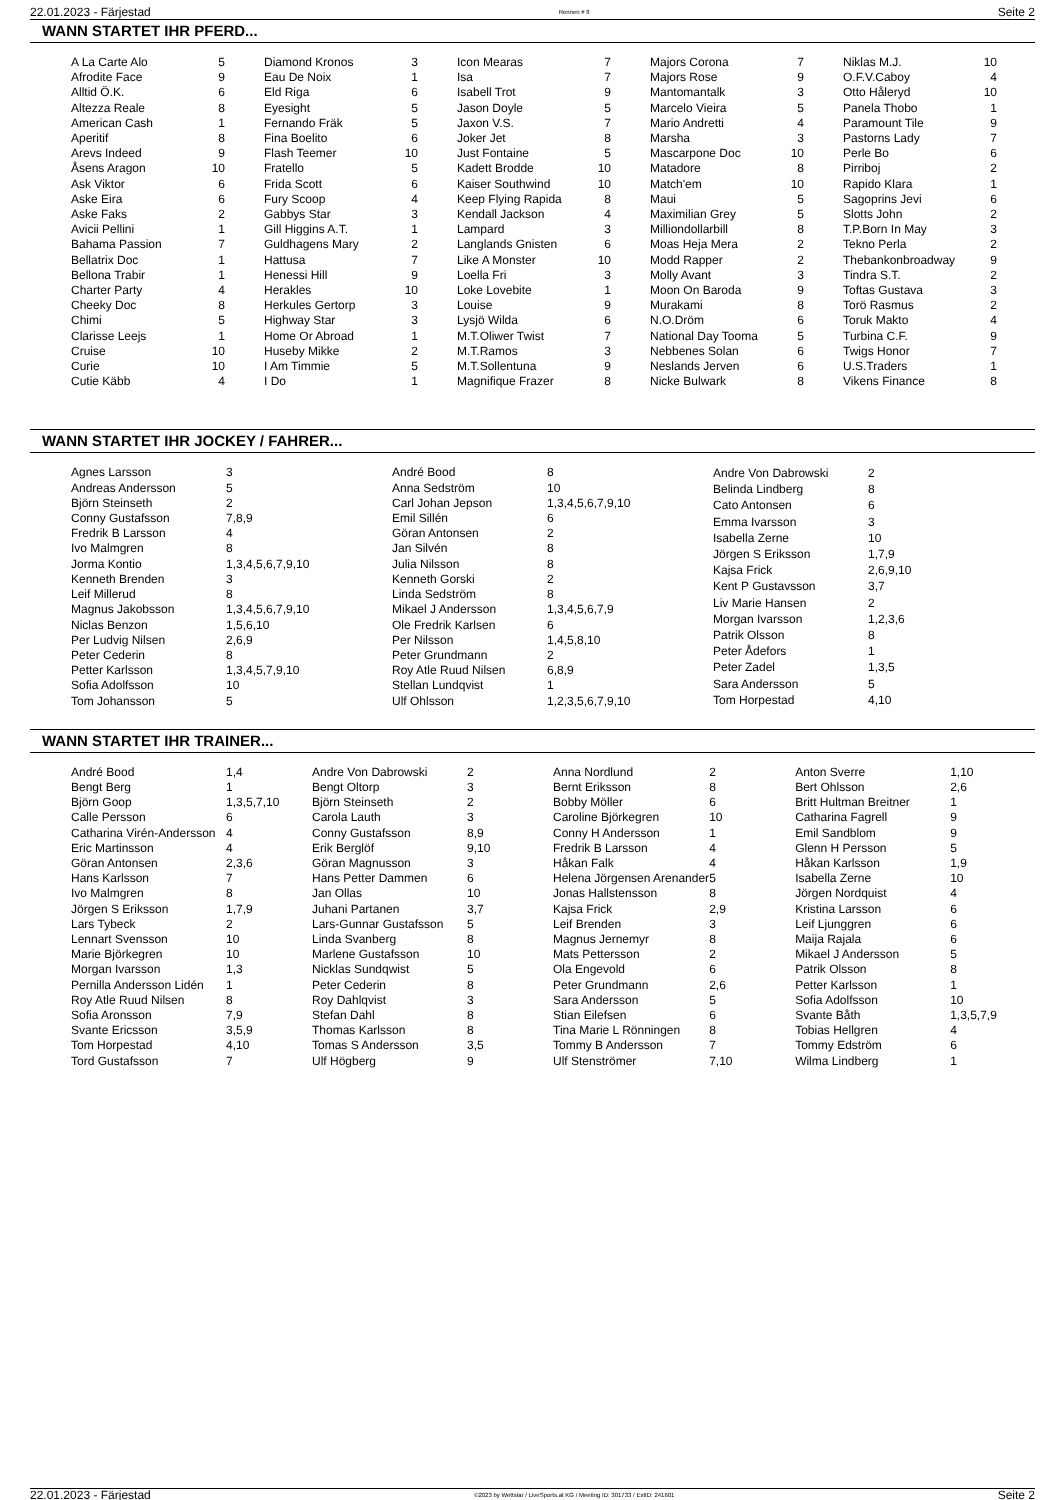22.01.2023 - Färjestad Rennen # 8 Seite 2
WANN STARTET IHR PFERD...
| A La Carte Alo | 5 |
| Afrodite Face | 9 |
| Alltid Ö.K. | 6 |
| Altezza Reale | 8 |
| American Cash | 1 |
| Aperitif | 8 |
| Arevs Indeed | 9 |
| Åsens Aragon | 10 |
| Ask Viktor | 6 |
| Aske Eira | 6 |
| Aske Faks | 2 |
| Avicii Pellini | 1 |
| Bahama Passion | 7 |
| Bellatrix Doc | 1 |
| Bellona Trabir | 1 |
| Charter Party | 4 |
| Cheeky Doc | 8 |
| Chimi | 5 |
| Clarisse Leejs | 1 |
| Cruise | 10 |
| Curie | 10 |
| Cutie Käbb | 4 |
| Diamond Kronos | 3 |
| Eau De Noix | 1 |
| Eld Riga | 6 |
| Eyesight | 5 |
| Fernando Fräk | 5 |
| Fina Boelito | 6 |
| Flash Teemer | 10 |
| Fratello | 5 |
| Frida Scott | 6 |
| Fury Scoop | 4 |
| Gabbys Star | 3 |
| Gill Higgins A.T. | 1 |
| Guldhagens Mary | 2 |
| Hattusa | 7 |
| Henessi Hill | 9 |
| Herakles | 10 |
| Herkules Gertorp | 3 |
| Highway Star | 3 |
| Home Or Abroad | 1 |
| Huseby Mikke | 2 |
| I Am Timmie | 5 |
| I Do | 1 |
| Icon Mearas | 7 |
| Isa | 7 |
| Isabell Trot | 9 |
| Jason Doyle | 5 |
| Jaxon V.S. | 7 |
| Joker Jet | 8 |
| Just Fontaine | 5 |
| Kadett Brodde | 10 |
| Kaiser Southwind | 10 |
| Keep Flying Rapida | 8 |
| Kendall Jackson | 4 |
| Lampard | 3 |
| Langlands Gnisten | 6 |
| Like A Monster | 10 |
| Loella Fri | 3 |
| Loke Lovebite | 1 |
| Louise | 9 |
| Lysjö Wilda | 6 |
| M.T.Oliwer Twist | 7 |
| M.T.Ramos | 3 |
| M.T.Sollentuna | 9 |
| Magnifique Frazer | 8 |
| Majors Corona | 7 |
| Majors Rose | 9 |
| Mantomantalk | 3 |
| Marcelo Vieira | 5 |
| Mario Andretti | 4 |
| Marsha | 3 |
| Mascarpone Doc | 10 |
| Matadore | 8 |
| Match'em | 10 |
| Maui | 5 |
| Maximilian Grey | 5 |
| Milliondollarbill | 8 |
| Moas Heja Mera | 2 |
| Modd Rapper | 2 |
| Molly Avant | 3 |
| Moon On Baroda | 9 |
| Murakami | 8 |
| N.O.Dröm | 6 |
| National Day Tooma | 5 |
| Nebbenes Solan | 6 |
| Neslands Jerven | 6 |
| Nicke Bulwark | 8 |
| Niklas M.J. | 10 |
| O.F.V.Caboy | 4 |
| Otto Håleryd | 10 |
| Panela Thobo | 1 |
| Paramount Tile | 9 |
| Pastorns Lady | 7 |
| Perle Bo | 6 |
| Pirriboj | 2 |
| Rapido Klara | 1 |
| Sagoprins Jevi | 6 |
| Slotts John | 2 |
| T.P.Born In May | 3 |
| Tekno Perla | 2 |
| Thebankonbroadway | 9 |
| Tindra S.T. | 2 |
| Toftas Gustava | 3 |
| Torö Rasmus | 2 |
| Toruk Makto | 4 |
| Turbina C.F. | 9 |
| Twigs Honor | 7 |
| U.S.Traders | 1 |
| Vikens Finance | 8 |
WANN STARTET IHR JOCKEY / FAHRER...
| Agnes Larsson | 3 |
| Andreas Andersson | 5 |
| Björn Steinseth | 2 |
| Conny Gustafsson | 7,8,9 |
| Fredrik B Larsson | 4 |
| Ivo Malmgren | 8 |
| Jorma Kontio | 1,3,4,5,6,7,9,10 |
| Kenneth Brenden | 3 |
| Leif Millerud | 8 |
| Magnus Jakobsson | 1,3,4,5,6,7,9,10 |
| Niclas Benzon | 1,5,6,10 |
| Per Ludvig Nilsen | 2,6,9 |
| Peter Cederin | 8 |
| Petter Karlsson | 1,3,4,5,7,9,10 |
| Sofia Adolfsson | 10 |
| Tom Johansson | 5 |
| André Bood | 8 |
| Anna Sedström | 10 |
| Carl Johan Jepson | 1,3,4,5,6,7,9,10 |
| Emil Sillén | 6 |
| Göran Antonsen | 2 |
| Jan Silvén | 8 |
| Julia Nilsson | 8 |
| Kenneth Gorski | 2 |
| Linda Sedström | 8 |
| Mikael J Andersson | 1,3,4,5,6,7,9 |
| Ole Fredrik Karlsen | 6 |
| Per Nilsson | 1,4,5,8,10 |
| Peter Grundmann | 2 |
| Roy Atle Ruud Nilsen | 6,8,9 |
| Stellan Lundqvist | 1 |
| Ulf Ohlsson | 1,2,3,5,6,7,9,10 |
| Andre Von Dabrowski | 2 |
| Belinda Lindberg | 8 |
| Cato Antonsen | 6 |
| Emma Ivarsson | 3 |
| Isabella Zerne | 10 |
| Jörgen S Eriksson | 1,7,9 |
| Kajsa Frick | 2,6,9,10 |
| Kent P Gustavsson | 3,7 |
| Liv Marie Hansen | 2 |
| Morgan Ivarsson | 1,2,3,6 |
| Patrik Olsson | 8 |
| Peter Ådefors | 1 |
| Peter Zadel | 1,3,5 |
| Sara Andersson | 5 |
| Tom Horpestad | 4,10 |
WANN STARTET IHR TRAINER...
| André Bood | 1,4 |
| Bengt Berg | 1 |
| Björn Goop | 1,3,5,7,10 |
| Calle Persson | 6 |
| Catharina Virén-Andersson | 4 |
| Eric Martinsson | 4 |
| Göran Antonsen | 2,3,6 |
| Hans Karlsson | 7 |
| Ivo Malmgren | 8 |
| Jörgen S Eriksson | 1,7,9 |
| Lars Tybeck | 2 |
| Lennart Svensson | 10 |
| Marie Björkegren | 10 |
| Morgan Ivarsson | 1,3 |
| Pernilla Andersson Lidén | 1 |
| Roy Atle Ruud Nilsen | 8 |
| Sofia Aronsson | 7,9 |
| Svante Ericsson | 3,5,9 |
| Tom Horpestad | 4,10 |
| Tord Gustafsson | 7 |
| Andre Von Dabrowski | 2 |
| Bengt Oltorp | 3 |
| Björn Steinseth | 2 |
| Carola Lauth | 3 |
| Conny Gustafsson | 8,9 |
| Erik Berglöf | 9,10 |
| Göran Magnusson | 3 |
| Hans Petter Dammen | 6 |
| Jan Ollas | 10 |
| Juhani Partanen | 3,7 |
| Lars-Gunnar Gustafsson | 5 |
| Linda Svanberg | 8 |
| Marlene Gustafsson | 10 |
| Nicklas Sundqwist | 5 |
| Peter Cederin | 8 |
| Roy Dahlqvist | 3 |
| Stefan Dahl | 8 |
| Thomas Karlsson | 8 |
| Tomas S Andersson | 3,5 |
| Ulf Högberg | 9 |
| Anna Nordlund | 2 |
| Bernt Eriksson | 8 |
| Bobby Möller | 6 |
| Caroline Björkegren | 10 |
| Conny H Andersson | 1 |
| Fredrik B Larsson | 4 |
| Håkan Falk | 4 |
| Helena Jörgensen Arenander | 5 |
| Jonas Hallstensson | 8 |
| Kajsa Frick | 2,9 |
| Leif Brenden | 3 |
| Magnus Jernemyr | 8 |
| Mats Pettersson | 2 |
| Ola Engevold | 6 |
| Peter Grundmann | 2,6 |
| Sara Andersson | 5 |
| Stian Eilefsen | 6 |
| Tina Marie L Rönningen | 8 |
| Tommy B Andersson | 7 |
| Ulf Stenströmer | 7,10 |
| Anton Sverre | 1,10 |
| Bert Ohlsson | 2,6 |
| Britt Hultman Breitner | 1 |
| Catharina Fagrell | 9 |
| Emil Sandblom | 9 |
| Glenn H Persson | 5 |
| Håkan Karlsson | 1,9 |
| Isabella Zerne | 10 |
| Jörgen Nordquist | 4 |
| Kristina Larsson | 6 |
| Leif Ljunggren | 6 |
| Maija Rajala | 6 |
| Mikael J Andersson | 5 |
| Patrik Olsson | 8 |
| Petter Karlsson | 1 |
| Sofia Adolfsson | 10 |
| Svante Båth | 1,3,5,7,9 |
| Tobias Hellgren | 4 |
| Tommy Edström | 6 |
| Wilma Lindberg | 1 |
22.01.2023 - Färjestad ©2023 by Wettstar / LiveSports.at KG / Meeting ID: 301733 / ExtID: 241601 Seite 2